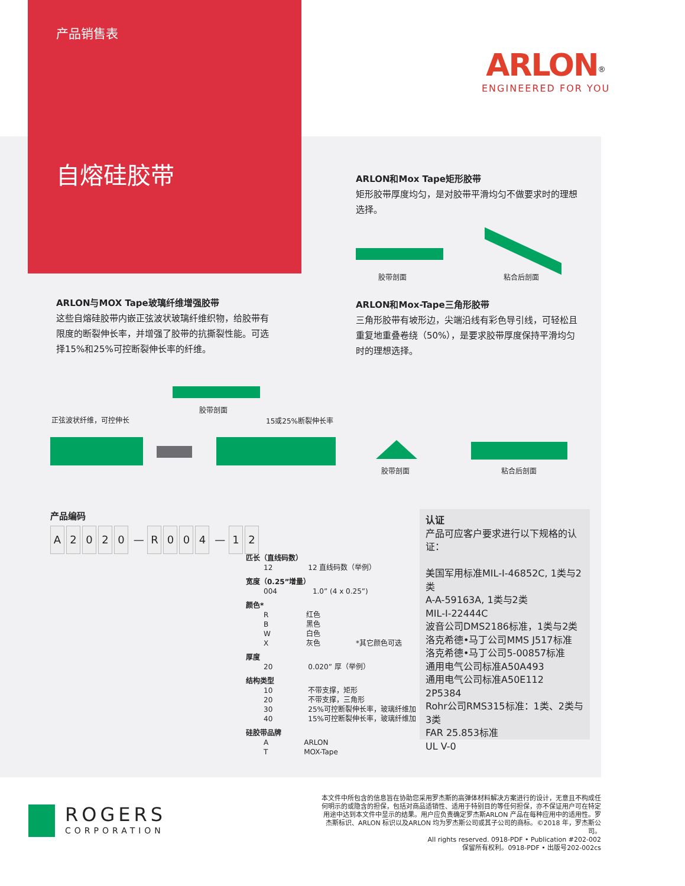产品销售表
自熔硅胶带
ARLON<sup>®</sup>
ENGINEERED FOR YOU
ARLON和Mox Tape矩形胶带
矩形胶带厚度均匀，是对胶带平滑均匀不做要求时的理想选择。
胶带剖面 粘合后剖面
ARLON与MOX Tape玻璃纤维增强胶带
这些自熔硅胶带内嵌正弦波状玻璃纤维织物，给胶带有限度的断裂伸长率，并增强了胶带的抗撕裂性能。可选择15%和25%可控断裂伸长率的纤维。
ARLON和Mox-Tape三角形胶带
三角形胶带有坡形边，尖端沿线有彩色导引线，可轻松且重复地重叠卷绕（50%），是要求胶带厚度保持平滑均匀时的理想选择。
胶带剖面
正弦波状纤维，可控伸长 15或25%断裂伸长率
胶带剖面 粘合后剖面
产品编码
A 2020 — R 004 — 1 2
匹长（直线码数）
| 12 | 12 直线码数（举例） |
宽度（0.25”增量）
| 004 | 1.0” (4 x 0.25”) |
颜色*
| R | 红色 | |
| B | 黑色 | |
| W | 白色 | |
| X | 灰色 | *其它颜色可选 |
厚度
| 20 | 0.020” 厚（举例） |
结构类型
| 10 | 不带支撑，矩形 |
| 20 | 不带支撑，三角形 |
| 30 | 25%可控断裂伸长率，玻璃纤维加 |
| 40 | 15%可控断裂伸长率，玻璃纤维加 |
硅胶带品牌
| A | ARLON |
| T | MOX-Tape |
认证
产品可应客户要求进行以下规格的认证：
美国军用标准MIL-I-46852C, 1类与2类
A-A-59163A, 1类与2类
MIL-I-22444C
波音公司DMS2186标准，1类与2类
洛克希德•马丁公司MMS J517标准
洛克希德•马丁公司5-00857标准
通用电气公司标准A50A493
通用电气公司标准A50E112
2P5384
Rohr公司RMS315标准：1类、2类与3类
FAR 25.853标准
UL V-0
ROGERS
CORPORATION
本文件中所包含的信息旨在协助您采用罗杰斯的高弹体材料解决方案进行的设计，无意且不构成任何明示的或隐含的担保，包括对商品适销性、适用于特别目的等任何担保，亦不保证用户可在特定用途中达到本文件中显示的结果。用户应负责确定罗杰斯ARLON 产品在每种应用中的适用性。罗杰斯标识、ARLON 标识以及ARLON 均为罗杰斯公司或其子公司的商标。©2018 年，罗杰斯公司。
All rights reserved. 0918-PDF • Publication #202-002
保留所有权利。0918-PDF • 出版号202-002cs